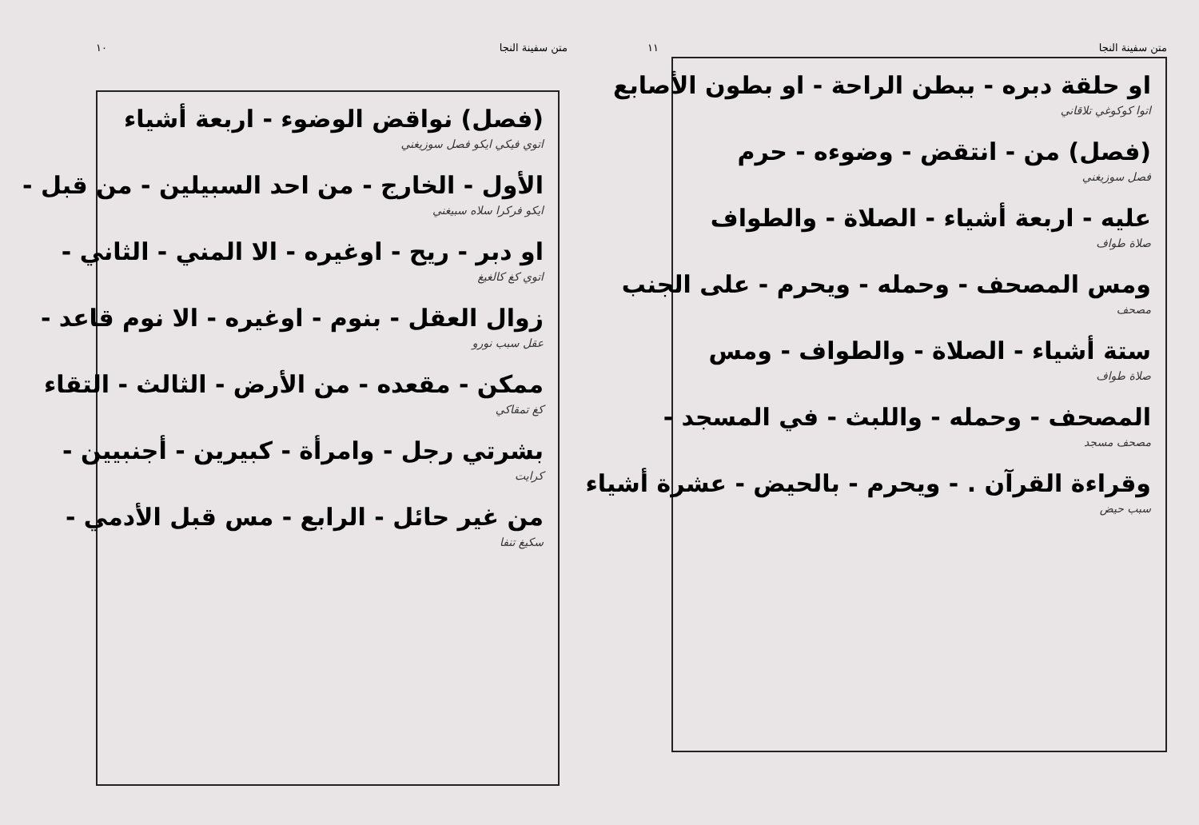متن سفينة النجا ١٠
(فصل) نواقض الوضوء - اربعة أشياء
اتوي فيكي ايكو فصل سوزيغني
الأول - الخارج - من احد السبيلين - من قبل -
ايكو فركرا سلاه سبيغني
او دبر - ريح - اوغيره - الا المني - الثاني -
اتوي كغ كالغيغ
زوال العقل - بنوم - اوغيره - الا نوم قاعد -
عقل سبب نورو
ممكن - مقعده - من الأرض - الثالث - التقاء
كغ تمقاكي
بشرتي رجل - وامرأة - كبيرين - أجنبيين -
كرايت
من غير حائل - الرابع - مس قبل الأدمي -
سكيغ تنفا
متن سفينة النجا ١١
او حلقة دبره - ببطن الراحة - او بطون الأصابع
اتوا كوكوغي تلاقاني
(فصل) من - انتقض - وضوءه - حرم
فصل سوزيغني
عليه - اربعة أشياء - الصلاة - والطواف
صلاة طواف
ومس المصحف - وحمله - ويحرم - على الجنب
مصحف
ستة أشياء - الصلاة - والطواف - ومس
صلاة طواف
المصحف - وحمله - واللبث - في المسجد -
مصحف مسجد
وقراءة القرآن . - ويحرم - بالحيض - عشرة أشياء
سبب حيض